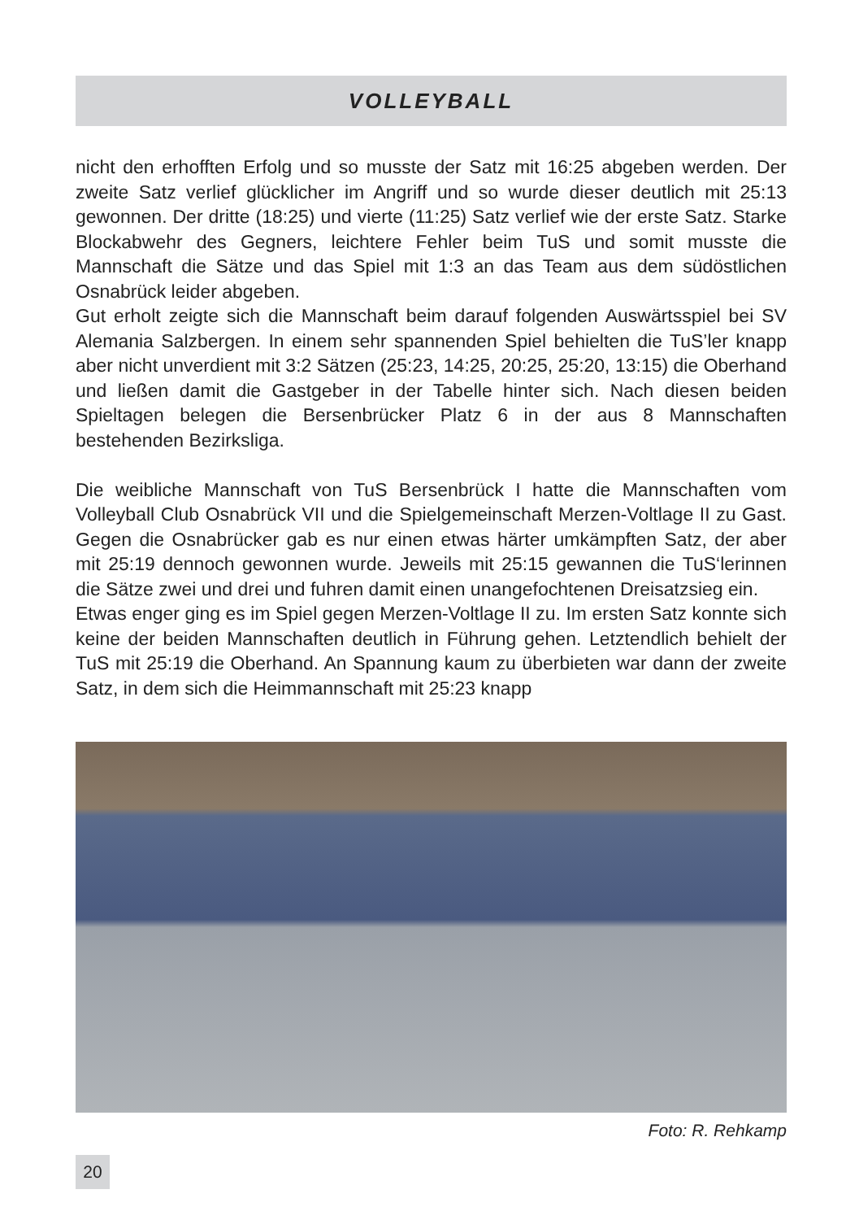VOLLEYBALL
nicht den erhofften Erfolg und so musste der Satz mit 16:25 abgeben werden. Der zweite Satz verlief glücklicher im Angriff und so wurde dieser deutlich mit 25:13 gewonnen. Der dritte (18:25) und vierte (11:25) Satz verlief wie der erste Satz. Starke Blockabwehr des Gegners, leichtere Fehler beim TuS und somit musste die Mannschaft die Sätze und das Spiel mit 1:3 an das Team aus dem südöstlichen Osnabrück leider abgeben.
Gut erholt zeigte sich die Mannschaft beim darauf folgenden Auswärtsspiel bei SV Alemania Salzbergen. In einem sehr spannenden Spiel behielten die TuS’ler knapp aber nicht unverdient mit 3:2 Sätzen (25:23, 14:25, 20:25, 25:20, 13:15) die Oberhand und ließen damit die Gastgeber in der Tabelle hinter sich. Nach diesen beiden Spieltagen belegen die Bersenbrücker Platz 6 in der aus 8 Mannschaften bestehenden Bezirksliga.
Die weibliche Mannschaft von TuS Bersenbrück I hatte die Mannschaften vom Volleyball Club Osnabrück VII und die Spielgemeinschaft Merzen-Voltlage II zu Gast. Gegen die Osnabrücker gab es nur einen etwas härter umkämpften Satz, der aber mit 25:19 dennoch gewonnen wurde. Jeweils mit 25:15 gewannen die TuS‘lerinnen die Sätze zwei und drei und fuhren damit einen unangefochtenen Dreisatzsieg ein.
Etwas enger ging es im Spiel gegen Merzen-Voltlage II zu. Im ersten Satz konnte sich keine der beiden Mannschaften deutlich in Führung gehen. Letztendlich behielt der TuS mit 25:19 die Oberhand. An Spannung kaum zu überbieten war dann der zweite Satz, in dem sich die Heimmannschaft mit 25:23 knapp
Foto: R. Rehkamp
20